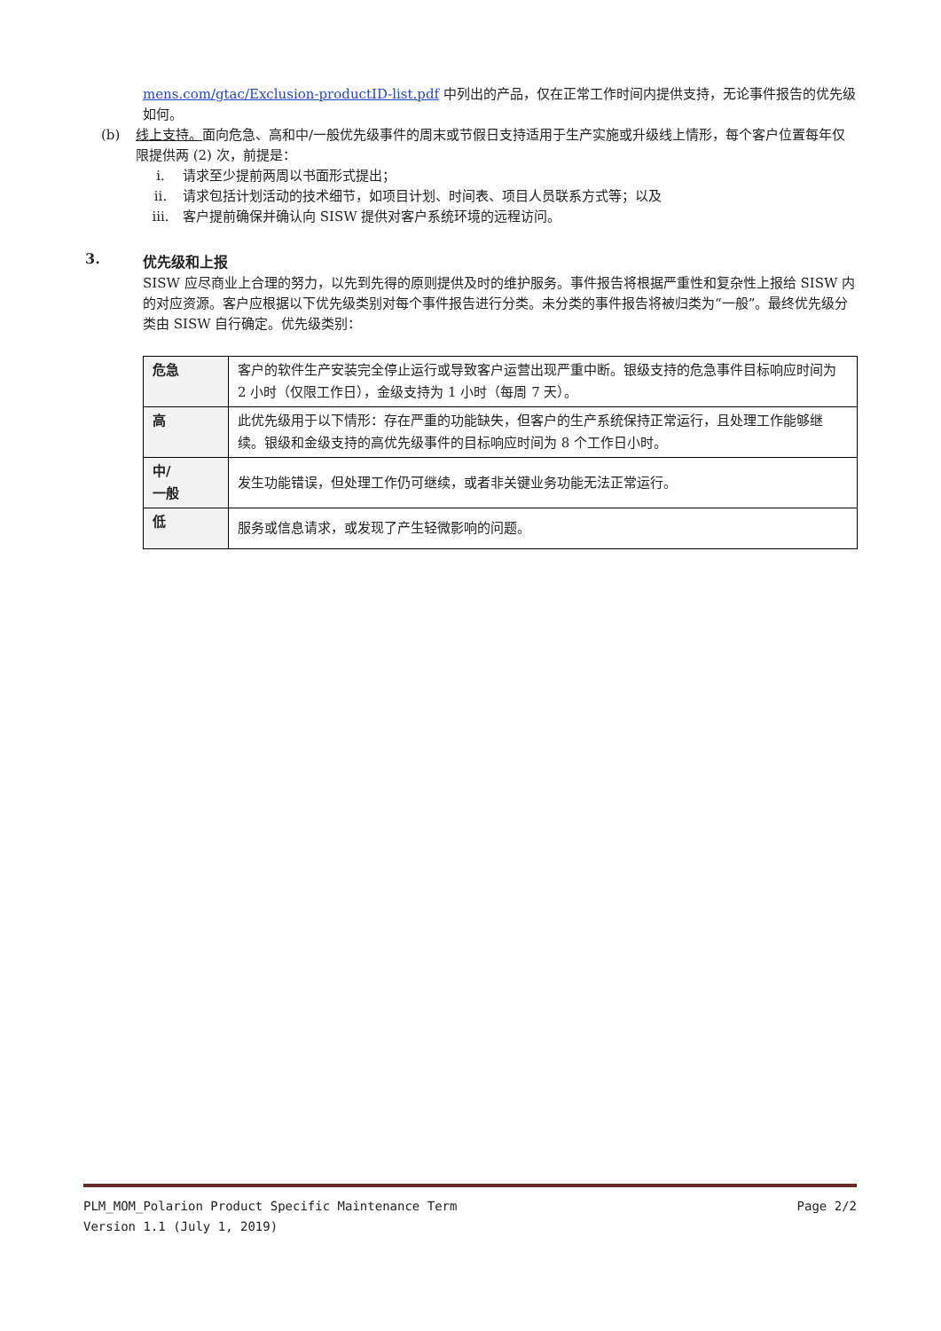mens.com/gtac/Exclusion-productID-list.pdf 中列出的产品，仅在正常工作时间内提供支持，无论事件报告的优先级如何。
(b) 线上支持。面向危急、高和中/一般优先级事件的周末或节假日支持适用于生产实施或升级线上情形，每个客户位置每年仅限提供两 (2) 次，前提是：
i. 请求至少提前两周以书面形式提出；
ii. 请求包括计划活动的技术细节，如项目计划、时间表、项目人员联系方式等；以及
iii. 客户提前确保并确认向 SISW 提供对客户系统环境的远程访问。
3. 优先级和上报
SISW 应尽商业上合理的努力，以先到先得的原则提供及时的维护服务。事件报告将根据严重性和复杂性上报给 SISW 内的对应资源。客户应根据以下优先级类别对每个事件报告进行分类。未分类的事件报告将被归类为“一般”。最终优先级分类由 SISW 自行确定。优先级类别：
| 危急 | 客户的软件生产安装完全停止运行或导致客户运营出现严重中断。银级支持的危急事件目标响应时间为 2 小时（仅限工作日），金级支持为 1 小时（每周 7 天）。 |
| 高 | 此优先级用于以下情形：存在严重的功能缺失，但客户的生产系统保持正常运行，且处理工作能够继续。银级和金级支持的高优先级事件的目标响应时间为 8 个工作日小时。 |
| 中/ 一般 | 发生功能错误，但处理工作仍可继续，或者非关键业务功能无法正常运行。 |
| 低 | 服务或信息请求，或发现了产生轻微影响的问题。 |
PLM_MOM_Polarion Product Specific Maintenance Term Page 2/2
Version 1.1 (July 1, 2019)